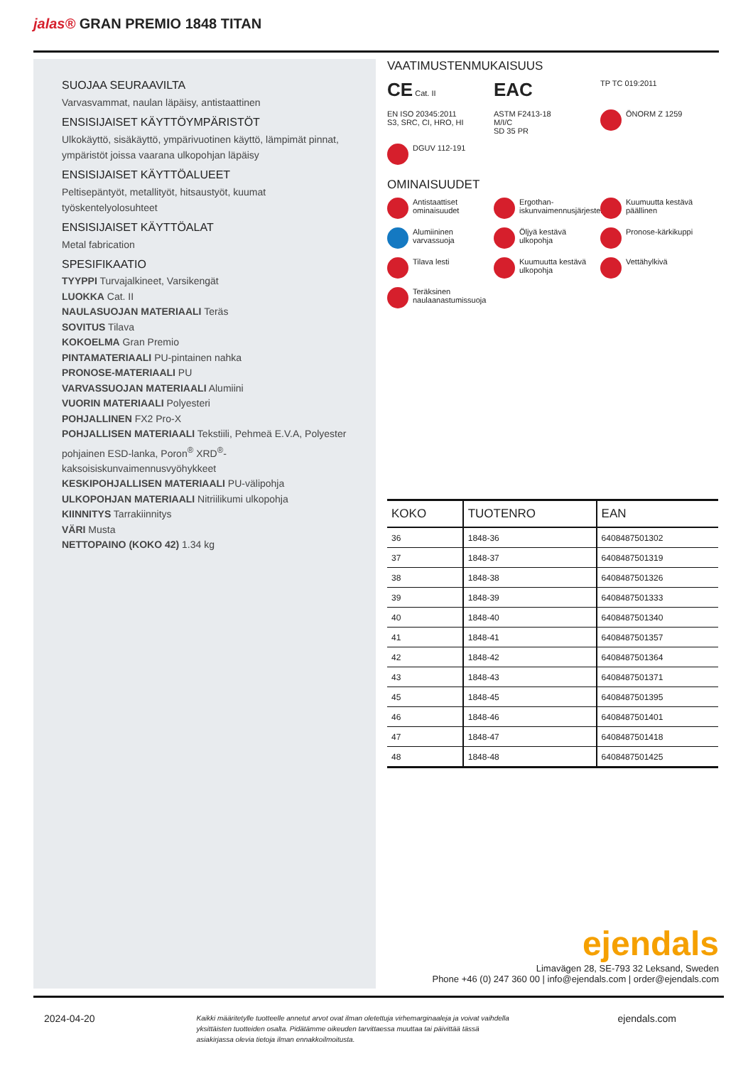jalas® GRAN PREMIO 1848 TITAN
SUOJAA SEURAAVILTA
Varvasvammat, naulan läpäisy, antistaattinen
ENSISIJAISET KÄYTTÖYMPÄRISTÖT
Ulkokäyttö, sisäkäyttö, ympärivuotinen käyttö, lämpimät pinnat, ympäristöt joissa vaarana ulkopohjan läpäisy
ENSISIJAISET KÄYTTÖALUEET
Peltisepäntyöt, metallityöt, hitsaustyöt, kuumat työskentelyolosuhteet
ENSISIJAISET KÄYTTÖALAT
Metal fabrication
SPESIFIKAATIO
TYYPPI Turvajalkineet, Varsikengät
LUOKKA Cat. II
NAULASUOJAN MATERIAALI Teräs
SOVITUS Tilava
KOKOELMA Gran Premio
PINTAMATERIAALI PU-pintainen nahka
PRONOSE-MATERIAALI PU
VARVASSUOJAN MATERIAALI Alumiini
VUORIN MATERIAALI Polyesteri
POHJALLINEN FX2 Pro-X
POHJALLISEN MATERIAALI Tekstiili, Pehmeä E.V.A, Polyester pohjainen ESD-lanka, Poron<sup>®</sup> XRD<sup>®</sup>-kaksoisiskunvaimennusvyöhykkeet
KESKIPOHJALLISEN MATERIAALI PU-välipohja
ULKOPOHJAN MATERIAALI Nitriilikumi ulkopohja
KIINNITYS Tarrakiinnitys
VÄRI Musta
NETTOPAINO (KOKO 42) 1.34 kg
VAATIMUSTENMUKAISUUS
CE Cat. II
EAC
TP TC 019:2011
EN ISO 20345:2011
S3, SRC, CI, HRO, HI
ASTM F2413-18
M/I/C
SD 35 PR
ÖNORM Z 1259
DGUV 112-191
OMINAISUUDET
Antistaattiset ominaisuudet
Ergothan-iskunvaimennusjärjestelmä
Kuumuutta kestävä päällinen
Alumiininen varvassuoja
Öljyä kestävä ulkopohja
Pronose-kärkikuppi
Tilava lesti
Kuumuutta kestävä ulkopohja
Vettähylkivä
Teräksinen naulaanastumissuoja
| KOKO | TUOTENRO | EAN |
| --- | --- | --- |
| 36 | 1848-36 | 6408487501302 |
| 37 | 1848-37 | 6408487501319 |
| 38 | 1848-38 | 6408487501326 |
| 39 | 1848-39 | 6408487501333 |
| 40 | 1848-40 | 6408487501340 |
| 41 | 1848-41 | 6408487501357 |
| 42 | 1848-42 | 6408487501364 |
| 43 | 1848-43 | 6408487501371 |
| 45 | 1848-45 | 6408487501395 |
| 46 | 1848-46 | 6408487501401 |
| 47 | 1848-47 | 6408487501418 |
| 48 | 1848-48 | 6408487501425 |
ejendals
Limavägen 28, SE-793 32 Leksand, Sweden
Phone +46 (0) 247 360 00 | info@ejendals.com | order@ejendals.com
2024-04-20 Kaikki määritetylle tuotteelle annetut arvot ovat ilman oletettuja virhemarginaaleja ja voivat vaihdella yksittäisten tuotteiden osalta. Pidätämme oikeuden tarvittaessa muuttaa tai päivittää tässä asiakirjassa olevia tietoja ilman ennakkoilmoitusta. ejendals.com